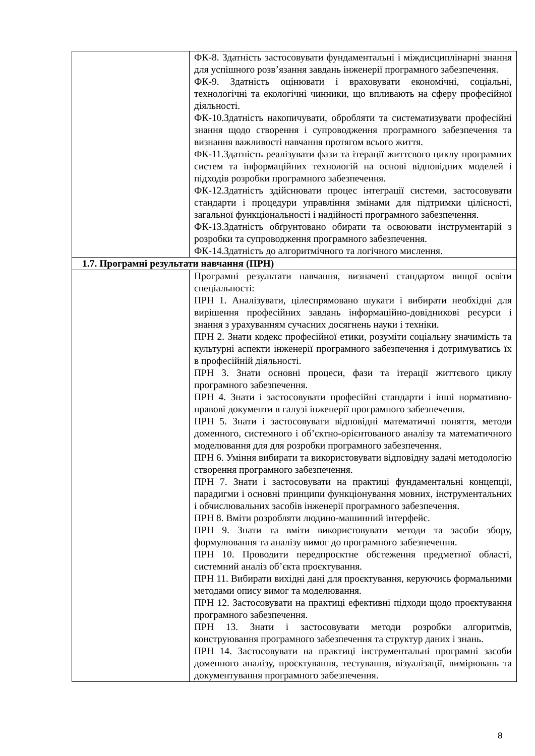| | ФК-8. Здатність застосовувати фундаментальні і міждисциплінарні знання для успішного розв’язання завдань інженерії програмного забезпечення. ФК-9. Здатність оцінювати і враховувати економічні, соціальні, технологічні та екологічні чинники, що впливають на сферу професійної діяльності. ФК-10.Здатність накопичувати, обробляти та систематизувати професійні знання щодо створення і супроводження програмного забезпечення та визнання важливості навчання протягом всього життя. ФК-11.Здатність реалізувати фази та ітерації життєвого циклу програмних систем та інформаційних технологій на основі відповідних моделей і підходів розробки програмного забезпечення. ФК-12.Здатність здійснювати процес інтеграції системи, застосовувати стандарти і процедури управління змінами для підтримки цілісності, загальної функціональності і надійності програмного забезпечення. ФК-13.Здатність обґрунтовано обирати та освоювати інструментарій з розробки та супроводження програмного забезпечення. ФК-14.Здатність до алгоритмічного та логічного мислення. |
| 1.7. Програмні результати навчання (ПРН) | |
| | Програмні результати навчання, визначені стандартом вищої освіти спеціальності: ПРН 1. Аналізувати, цілеспрямовано шукати і вибирати необхідні для вирішення професійних завдань інформаційно-довідникові ресурси і знання з урахуванням сучасних досягнень науки і техніки. ПРН 2. Знати кодекс професійної етики, розуміти соціальну значимість та культурні аспекти інженерії програмного забезпечення і дотримуватись їх в професійній діяльності. ПРН 3. Знати основні процеси, фази та ітерації життєвого циклу програмного забезпечення. ПРН 4. Знати і застосовувати професійні стандарти і інші нормативно-правові документи в галузі інженерії програмного забезпечення. ПРН 5. Знати і застосовувати відповідні математичні поняття, методи доменного, системного і об’єктно-орієнтованого аналізу та математичного моделювання для для розробки програмного забезпечення. ПРН 6. Уміння вибирати та використовувати відповідну задачі методологію створення програмного забезпечення. ПРН 7. Знати і застосовувати на практиці фундаментальні концепції, парадигми і основні принципи функціонування мовних, інструментальних і обчислювальних засобів інженерії програмного забезпечення. ПРН 8. Вміти розробляти людино-машинний інтерфейс. ПРН 9. Знати та вміти використовувати методи та засоби збору, формулювання та аналізу вимог до програмного забезпечення. ПРН 10. Проводити передпроєктне обстеження предметної області, системний аналіз об’єкта проєктування. ПРН 11. Вибирати вихідні дані для проєктування, керуючись формальними методами опису вимог та моделювання. ПРН 12. Застосовувати на практиці ефективні підходи щодо проєктування програмного забезпечення. ПРН 13. Знати і застосовувати методи розробки алгоритмів, конструювання програмного забезпечення та структур даних і знань. ПРН 14. Застосовувати на практиці інструментальні програмні засоби доменного аналізу, проєктування, тестування, візуалізації, вимірювань та документування програмного забезпечення. |
8